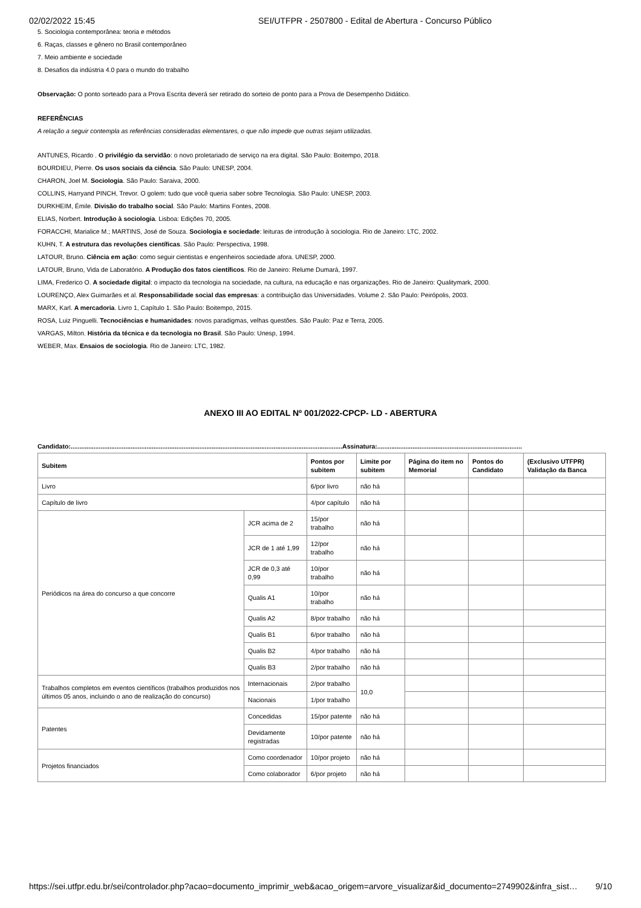02/02/2022 15:45 SEI/UTFPR - 2507800 - Edital de Abertura - Concurso Público
5. Sociologia contemporânea: teoria e métodos
6. Raças, classes e gênero no Brasil contemporâneo
7. Meio ambiente e sociedade
8. Desafios da indústria 4.0 para o mundo do trabalho
Observação: O ponto sorteado para a Prova Escrita deverá ser retirado do sorteio de ponto para a Prova de Desempenho Didático.
REFERÊNCIAS
A relação a seguir contempla as referências consideradas elementares, o que não impede que outras sejam utilizadas.
ANTUNES, Ricardo . O privilégio da servidão: o novo proletariado de serviço na era digital. São Paulo: Boitempo, 2018.
BOURDIEU, Pierre. Os usos sociais da ciência. São Paulo: UNESP, 2004.
CHARON, Joel M. Sociologia. São Paulo: Saraiva, 2000.
COLLINS, Harryand PINCH, Trevor. O golem: tudo que você queria saber sobre Tecnologia. São Paulo: UNESP, 2003.
DURKHEIM, Émile. Divisão do trabalho social. São Paulo: Martins Fontes, 2008.
ELIAS, Norbert. Introdução à sociologia. Lisboa: Edições 70, 2005.
FORACCHI, Marialice M.; MARTINS, José de Souza. Sociologia e sociedade: leituras de introdução à sociologia. Rio de Janeiro: LTC, 2002.
KUHN, T. A estrutura das revoluções científicas. São Paulo: Perspectiva, 1998.
LATOUR, Bruno. Ciência em ação: como seguir cientistas e engenheiros sociedade afora. UNESP, 2000.
LATOUR, Bruno, Vida de Laboratório. A Produção dos fatos científicos. Rio de Janeiro: Relume Dumará, 1997.
LIMA, Frederico O. A sociedade digital: o impacto da tecnologia na sociedade, na cultura, na educação e nas organizações. Rio de Janeiro: Qualitymark, 2000.
LOURENÇO, Alex Guimarães et al. Responsabilidade social das empresas: a contribuição das Universidades. Volume 2. São Paulo: Peirópolis, 2003.
MARX, Karl. A mercadoria. Livro 1, Capítulo 1. São Paulo: Boitempo, 2015.
ROSA, Luiz Pinguelli. Tecnociências e humanidades: novos paradigmas, velhas questões. São Paulo: Paz e Terra, 2005.
VARGAS, Milton. História da técnica e da tecnologia no Brasil. São Paulo: Unesp, 1994.
WEBER, Max. Ensaios de sociologia. Rio de Janeiro: LTC, 1982.
ANEXO III AO EDITAL Nº 001/2022-CPCP- LD - ABERTURA
Candidato:..........................................................................................................................................................Assinatura:..................................................................................
| Subitem | | Pontos por subitem | Limite por subitem | Página do item no Memorial | Pontos do Candidato | (Exclusivo UTFPR) Validação da Banca |
| --- | --- | --- | --- | --- | --- | --- |
| Livro | | 6/por livro | não há | | | |
| Capítulo de livro | | 4/por capítulo | não há | | | |
| Periódicos na área do concurso a que concorre | JCR acima de 2 | 15/por trabalho | não há | | | |
| | JCR de 1 até 1,99 | 12/por trabalho | não há | | | |
| | JCR de 0,3 até 0,99 | 10/por trabalho | não há | | | |
| | Qualis A1 | 10/por trabalho | não há | | | |
| | Qualis A2 | 8/por trabalho | não há | | | |
| | Qualis B1 | 6/por trabalho | não há | | | |
| | Qualis B2 | 4/por trabalho | não há | | | |
| | Qualis B3 | 2/por trabalho | não há | | | |
| Trabalhos completos em eventos científicos (trabalhos produzidos nos últimos 05 anos, incluindo o ano de realização do concurso) | Internacionais | 2/por trabalho | 10,0 | | | |
| | Nacionais | 1/por trabalho | | | | |
| Patentes | Concedidas | 15/por patente | não há | | | |
| | Devidamente registradas | 10/por patente | não há | | | |
| Projetos financiados | Como coordenador | 10/por projeto | não há | | | |
| | Como colaborador | 6/por projeto | não há | | | |
https://sei.utfpr.edu.br/sei/controlador.php?acao=documento_imprimir_web&acao_origem=arvore_visualizar&id_documento=2749902&infra_sist… 9/10